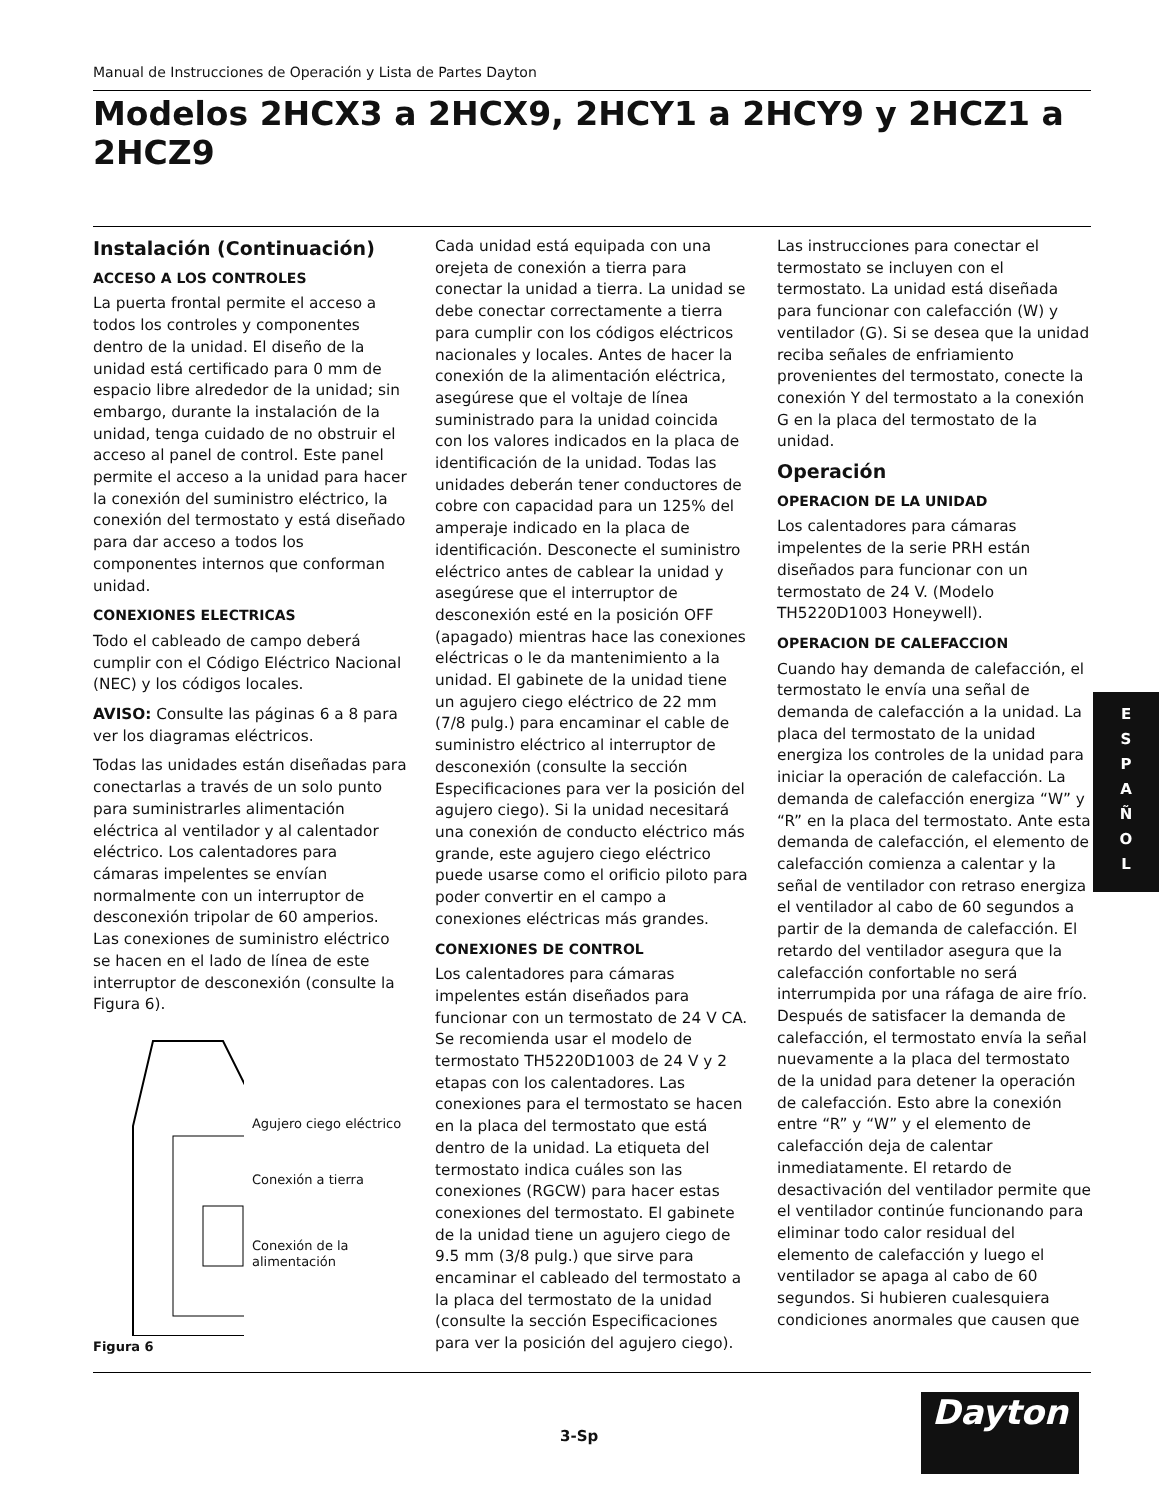Manual de Instrucciones de Operación y Lista de Partes Dayton
Modelos 2HCX3 a 2HCX9, 2HCY1 a 2HCY9 y 2HCZ1 a 2HCZ9
Instalación (Continuación)
ACCESO A LOS CONTROLES
La puerta frontal permite el acceso a todos los controles y componentes dentro de la unidad. El diseño de la unidad está certificado para 0 mm de espacio libre alrededor de la unidad; sin embargo, durante la instalación de la unidad, tenga cuidado de no obstruir el acceso al panel de control. Este panel permite el acceso a la unidad para hacer la conexión del suministro eléctrico, la conexión del termostato y está diseñado para dar acceso a todos los componentes internos que conforman unidad.
CONEXIONES ELECTRICAS
Todo el cableado de campo deberá cumplir con el Código Eléctrico Nacional (NEC) y los códigos locales.
AVISO: Consulte las páginas 6 a 8 para ver los diagramas eléctricos.
Todas las unidades están diseñadas para conectarlas a través de un solo punto para suministrarles alimentación eléctrica al ventilador y al calentador eléctrico. Los calentadores para cámaras impelentes se envían normalmente con un interruptor de desconexión tripolar de 60 amperios. Las conexiones de suministro eléctrico se hacen en el lado de línea de este interruptor de desconexión (consulte la Figura 6).
Agujero ciego eléctrico
Conexión a tierra
Conexión de la alimentación
Figura 6
Cada unidad está equipada con una orejeta de conexión a tierra para conectar la unidad a tierra. La unidad se debe conectar correctamente a tierra para cumplir con los códigos eléctricos nacionales y locales. Antes de hacer la conexión de la alimentación eléctrica, asegúrese que el voltaje de línea suministrado para la unidad coincida con los valores indicados en la placa de identificación de la unidad. Todas las unidades deberán tener conductores de cobre con capacidad para un 125% del amperaje indicado en la placa de identificación. Desconecte el suministro eléctrico antes de cablear la unidad y asegúrese que el interruptor de desconexión esté en la posición OFF (apagado) mientras hace las conexiones eléctricas o le da mantenimiento a la unidad. El gabinete de la unidad tiene un agujero ciego eléctrico de 22 mm (7/8 pulg.) para encaminar el cable de suministro eléctrico al interruptor de desconexión (consulte la sección Especificaciones para ver la posición del agujero ciego). Si la unidad necesitará una conexión de conducto eléctrico más grande, este agujero ciego eléctrico puede usarse como el orificio piloto para poder convertir en el campo a conexiones eléctricas más grandes.
CONEXIONES DE CONTROL
Los calentadores para cámaras impelentes están diseñados para funcionar con un termostato de 24 V CA. Se recomienda usar el modelo de termostato TH5220D1003 de 24 V y 2 etapas con los calentadores. Las conexiones para el termostato se hacen en la placa del termostato que está dentro de la unidad. La etiqueta del termostato indica cuáles son las conexiones (RGCW) para hacer estas conexiones del termostato. El gabinete de la unidad tiene un agujero ciego de 9.5 mm (3/8 pulg.) que sirve para encaminar el cableado del termostato a la placa del termostato de la unidad (consulte la sección Especificaciones para ver la posición del agujero ciego).
Las instrucciones para conectar el termostato se incluyen con el termostato. La unidad está diseñada para funcionar con calefacción (W) y ventilador (G). Si se desea que la unidad reciba señales de enfriamiento provenientes del termostato, conecte la conexión Y del termostato a la conexión G en la placa del termostato de la unidad.
Operación
OPERACION DE LA UNIDAD
Los calentadores para cámaras impelentes de la serie PRH están diseñados para funcionar con un termostato de 24 V. (Modelo TH5220D1003 Honeywell).
OPERACION DE CALEFACCION
Cuando hay demanda de calefacción, el termostato le envía una señal de demanda de calefacción a la unidad. La placa del termostato de la unidad energiza los controles de la unidad para iniciar la operación de calefacción. La demanda de calefacción energiza “W” y “R” en la placa del termostato. Ante esta demanda de calefacción, el elemento de calefacción comienza a calentar y la señal de ventilador con retraso energiza el ventilador al cabo de 60 segundos a partir de la demanda de calefacción. El retardo del ventilador asegura que la calefacción confortable no será interrumpida por una ráfaga de aire frío. Después de satisfacer la demanda de calefacción, el termostato envía la señal nuevamente a la placa del termostato de la unidad para detener la operación de calefacción. Esto abre la conexión entre “R” y “W” y el elemento de calefacción deja de calentar inmediatamente. El retardo de desactivación del ventilador permite que el ventilador continúe funcionando para eliminar todo calor residual del elemento de calefacción y luego el ventilador se apaga al cabo de 60 segundos. Si hubieren cualesquiera condiciones anormales que causen que
E
S
P
A
Ñ
O
L
3-Sp
Dayton